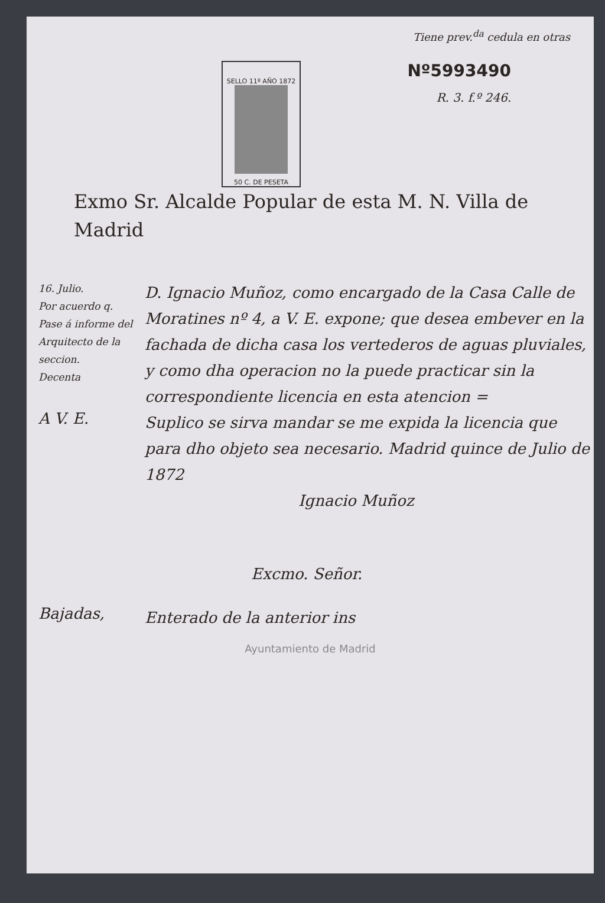Tiene prev.<sup>da</sup> cedula en otras
Nº5993490
R. 3. f.º 246.
SELLO 11º AÑO 1872
50 C. DE PESETA
Exmo Sr. Alcalde Popular de esta M. N. Villa de Madrid
16. Julio.
Por acuerdo q.
Pase á informe del Arquitecto de la seccion.
Decenta
D. Ignacio Muñoz, como encargado de la Casa Calle de Moratines nº 4, a V. E. expone; que desea embever en la fachada de dicha casa los vertederos de aguas pluviales, y como dha operacion no la puede practicar sin la correspondiente licencia en esta atencion =
A V. E.
Suplico se sirva mandar se me expida la licencia que para dho objeto sea necesario. Madrid quince de Julio de 1872
Ignacio Muñoz
Excmo. Señor.
Bajadas,
Enterado de la anterior ins
Ayuntamiento de Madrid